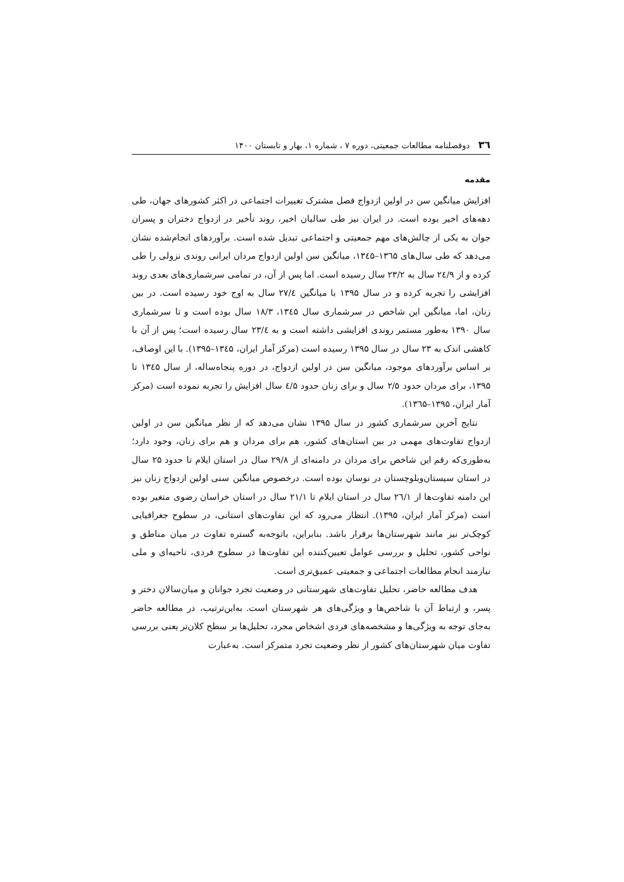۳٦ دوفصلنامه مطالعات جمعیتی، دوره ۷ ، شماره ۱، بهار و تابستان ۱۴۰۰
مقدمه
افزایش میانگین سن در اولین ازدواج فصل مشترک تغییرات اجتماعی در اکثر کشورهای جهان، طی دهه‌های اخیر بوده است. در ایران نیز طی سالیان اخیر، روند تأخیر در ازدواج دختران و پسران جوان به یکی از چالش‌های مهم جمعیتی و اجتماعی تبدیل شده است. برآوردهای انجام‌شده نشان می‌دهد که طی سال‌های ۱۳٦۵–۱۳٤۵، میانگین سن اولین ازدواج مردان ایرانی روندی نزولی را طی کرده و از ۲٤/۹ سال به ۲۳/۲ سال رسیده است. اما پس از آن، در تمامی سرشماری‌های بعدی روند افزایشی را تجربه کرده و در سال ۱۳۹۵ با میانگین ۲۷/٤ سال به اوج خود رسیده است. در بین زنان، اما، میانگین این شاخص در سرشماری سال ۱۳٤۵، ۱۸/۳ سال بوده است و تا سرشماری سال ۱۳۹۰ به‌طور مستمر روندی افزایشی داشته است و به ۲۳/٤ سال رسیده است؛ پس از آن با کاهشی اندک به ۲۳ سال در سال ۱۳۹۵ رسیده است (مرکز آمار ایران، ۱۳٤۵–۱۳۹۵). با این اوصاف، بر اساس برآوردهای موجود، میانگین سن در اولین ازدواج، در دوره پنجاه‌ساله، از سال ۱۳٤۵ تا ۱۳۹۵، برای مردان حدود ۲/۵ سال و برای زنان حدود ٤/۵ سال افزایش را تجربه نموده است (مرکز آمار ایران، ۱۳۹۵–۱۳٦۵).
نتایج آخرین سرشماری کشور در سال ۱۳۹۵ نشان می‌دهد که از نظر میانگین سن در اولین ازدواج تفاوت‌های مهمی در بین استان‌های کشور، هم برای مردان و هم برای زنان، وجود دارد؛ به‌طوری‌که رقم این شاخص برای مردان در دامنه‌ای از ۲۹/۸ سال در استان ایلام تا حدود ۲۵ سال در استان سیستان‌وبلوچستان در نوسان بوده است. درخصوص میانگین سنی اولین ازدواج زنان نیز این دامنه تفاوت‌ها از ۲٦/۱ سال در استان ایلام تا ۲۱/۱ سال در استان خراسان رضوی متغیر بوده است (مرکز آمار ایران، ۱۳۹۵). انتظار می‌رود که این تفاوت‌های استانی، در سطوح جغرافیایی کوچک‌تر نیز مانند شهرستان‌ها برقرار باشد. بنابراین، باتوجه‌به گستره تفاوت در میان مناطق و نواحی کشور، تحلیل و بررسی عوامل تعیین‌کننده این تفاوت‌ها در سطوح فردی، ناحیه‌ای و ملی نیازمند انجام مطالعات اجتماعی و جمعیتی عمیق‌تری است.
هدف مطالعه حاضر، تحلیل تفاوت‌های شهرستانی در وضعیت تجرد جوانان و میان‌سالان دختر و پسر، و ارتباط آن با شاخص‌ها و ویژگی‌های هر شهرستان است. به‌این‌ترتیب، در مطالعه حاضر به‌جای توجه به ویژگی‌ها و مشخصه‌های فردی اشخاص مجرد، تحلیل‌ها بر سطح کلان‌تر یعنی بررسی تفاوت میان شهرستان‌های کشور از نظر وضعیت تجرد متمرکز است. به‌عبارت